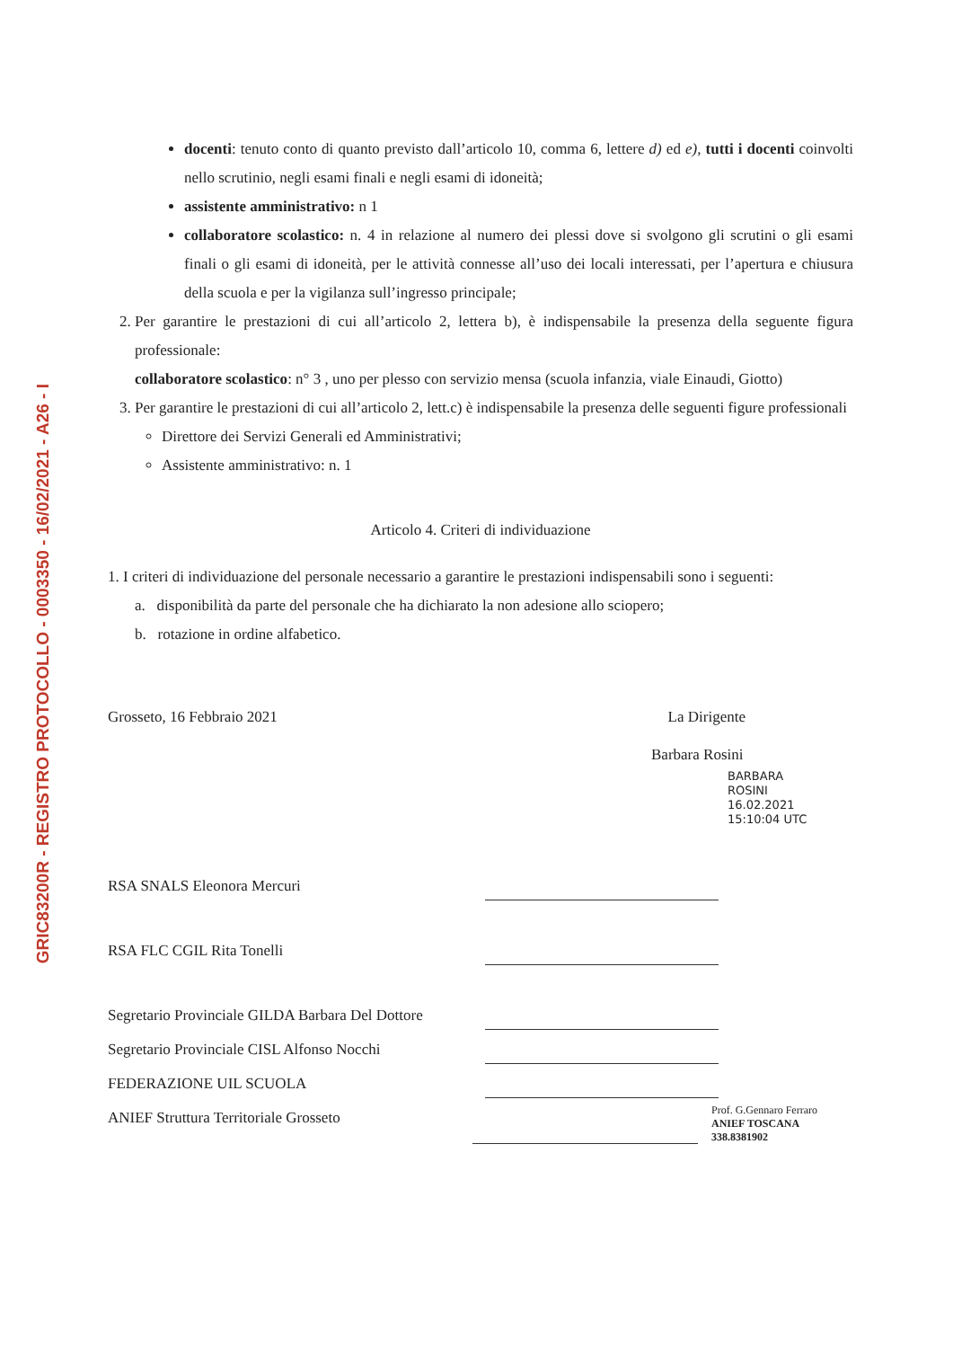GRIC83200R - REGISTRO PROTOCOLLO - 0003350 - 16/02/2021 - A26 - I
docenti: tenuto conto di quanto previsto dall’articolo 10, comma 6, lettere d) ed e), tutti i docenti coinvolti nello scrutinio, negli esami finali e negli esami di idoneità;
assistente amministrativo: n 1
collaboratore scolastico: n. 4 in relazione al numero dei plessi dove si svolgono gli scrutini o gli esami finali o gli esami di idoneità, per le attività connesse all’uso dei locali interessati, per l’apertura e chiusura della scuola e per la vigilanza sull’ingresso principale;
2. Per garantire le prestazioni di cui all’articolo 2, lettera b), è indispensabile la presenza della seguente figura professionale:
collaboratore scolastico: n° 3 , uno per plesso con servizio mensa (scuola infanzia, viale Einaudi, Giotto)
3. Per garantire le prestazioni di cui all’articolo 2, lett.c) è indispensabile la presenza delle seguenti figure professionali
Direttore dei Servizi Generali ed Amministrativi;
Assistente amministrativo: n. 1
Articolo 4. Criteri di individuazione
1. I criteri di individuazione del personale necessario a garantire le prestazioni indispensabili sono i seguenti:
a. disponibilità da parte del personale che ha dichiarato la non adesione allo sciopero;
b. rotazione in ordine alfabetico.
Grosseto, 16 Febbraio 2021 La Dirigente
Barbara Rosini
BARBARA
ROSINI
16.02.2021
15:10:04 UTC
RSA SNALS Eleonora Mercuri
RSA FLC CGIL Rita Tonelli
Segretario Provinciale GILDA Barbara Del Dottore
Segretario Provinciale CISL Alfonso Nocchi
FEDERAZIONE UIL SCUOLA
ANIEF Struttura Territoriale Grosseto
Prof. G.Gennaro Ferraro
ANIEF TOSCANA 338.8381902